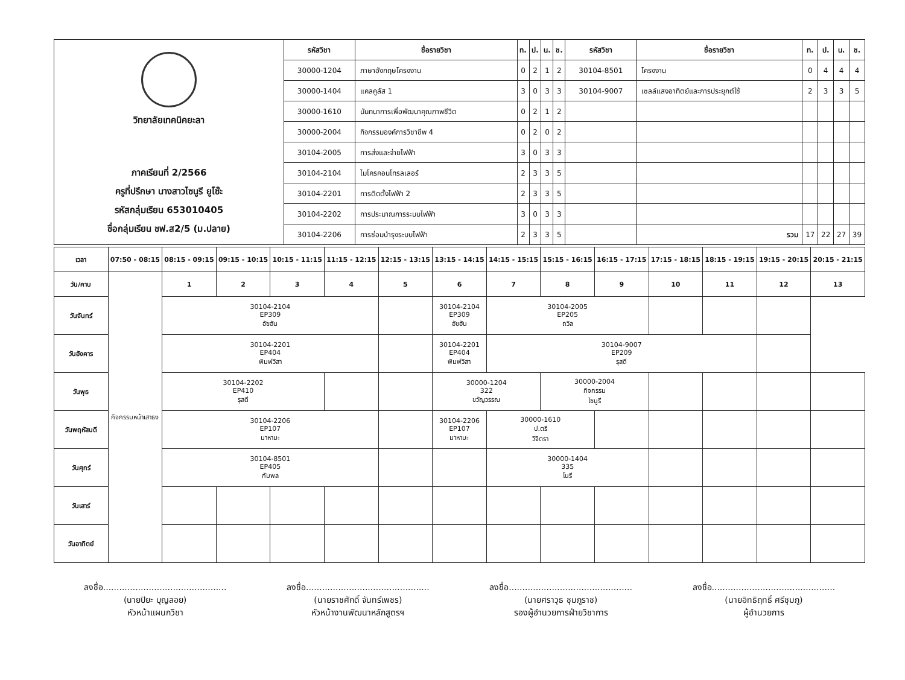| วิทยาลัยเทคนิคยะลา ภาคเรียนที่ 2/2566 ครูที่ปรึกษา นางสาวไซนูรี ยูโซ๊ะ รหัสกลุ่มเรียน 653010405 ชื่อกลุ่มเรียน ชฟ.ส2/5 (ม.ปลาย) | รหัสวิชา | ชื่อรายวิชา | ท. | ป. | น. | ช. | รหัสวิชา | ชื่อรายวิชา | ท. | ป. | น. | ช. |
| | 30000-1204 | ภาษาอังกฤษโครงงาน | 0 | 2 | 1 | 2 | 30104-8501 | โครงงาน | 0 | 4 | 4 | 4 |
| | 30000-1404 | แคลคูลัส 1 | 3 | 0 | 3 | 3 | 30104-9007 | เซลล์แสงอาทิตย์และการประยุกต์ใช้ | 2 | 3 | 3 | 5 |
| | 30000-1610 | นันทนาการเพื่อพัฒนาคุณภาพชีวิต | 0 | 2 | 1 | 2 | | | | | | |
| | 30000-2004 | กิจกรรมองค์การวิชาชีพ 4 | 0 | 2 | 0 | 2 | | | | | | |
| | 30104-2005 | การส่งและจ่ายไฟฟ้า | 3 | 0 | 3 | 3 | | | | | | |
| | 30104-2104 | ไมโครคอนโทรลเลอร์ | 2 | 3 | 3 | 5 | | | | | | |
| | 30104-2201 | การติดตั้งไฟฟ้า 2 | 2 | 3 | 3 | 5 | | | | | | |
| | 30104-2202 | การประมาณการระบบไฟฟ้า | 3 | 0 | 3 | 3 | | | | | | |
| | 30104-2206 | การซ่อมบำรุงระบบไฟฟ้า | 2 | 3 | 3 | 5 | | รวม | 17 | 22 | 27 | 39 |
| เวลา | 07:50 - 08:15 | 08:15 - 09:15 | 09:15 - 10:15 | 10:15 - 11:15 | 11:15 - 12:15 | 12:15 - 13:15 | 13:15 - 14:15 | 14:15 - 15:15 | 15:15 - 16:15 | 16:15 - 17:15 | 17:15 - 18:15 | 18:15 - 19:15 | 19:15 - 20:15 | 20:15 - 21:15 |
| วัน/คาบ | กิจกรรมหน้าเสาธง | 1 | 2 | 3 | 4 | 5 | 6 | 7 | 8 | 9 | 10 | 11 | 12 | 13 |
| วันจันทร์ | | 30104-2104 EP309 อัซฮัน | | | | | 30104-2104 EP309 อัซฮัน | 30104-2005 EP205 ถวิล | | | | | | |
| วันอังคาร | | 30104-2201 EP404 พิมพ์วิสา | | | | | 30104-2201 EP404 พิมพ์วิสา | 30104-9007 EP209 รุสดี | | | | | | |
| วันพุธ | | 30104-2202 EP410 รุสดี | | | | | 30000-1204 322 ขวัญวรรณ | | 30000-2004 กิจกรรม ไซนูรี | | | | | |
| วันพฤหัสบดี | | 30104-2206 EP107 มาหามะ | | | | | 30104-2206 EP107 มาหามะ | 30000-1610 ป.ตรี วิจิตรา | | | | | | |
| วันศุกร์ | | 30104-8501 EP405 กัมพล | | | | | | 30000-1404 335 โนรี | | | | | | |
| วันเสาร์ | | | | | | | | | | | | | | |
| วันอาทิตย์ | | | | | | | | | | | | | | |
ลงชื่อ..............................................
(นายปิยะ บุญลอย)
หัวหน้าแผนกวิชา
ลงชื่อ..............................................
(นายราชศักดิ์ จันทร์เพชร)
หัวหน้างานพัฒนาหลักสูตรฯ
ลงชื่อ..............................................
(นายศราวุธ ชุมภูราช)
รองผู้อำนวยการฝ่ายวิชาการ
ลงชื่อ..............................................
(นายอิทธิฤทธิ์ ศรีชุมภู)
ผู้อำนวยการ